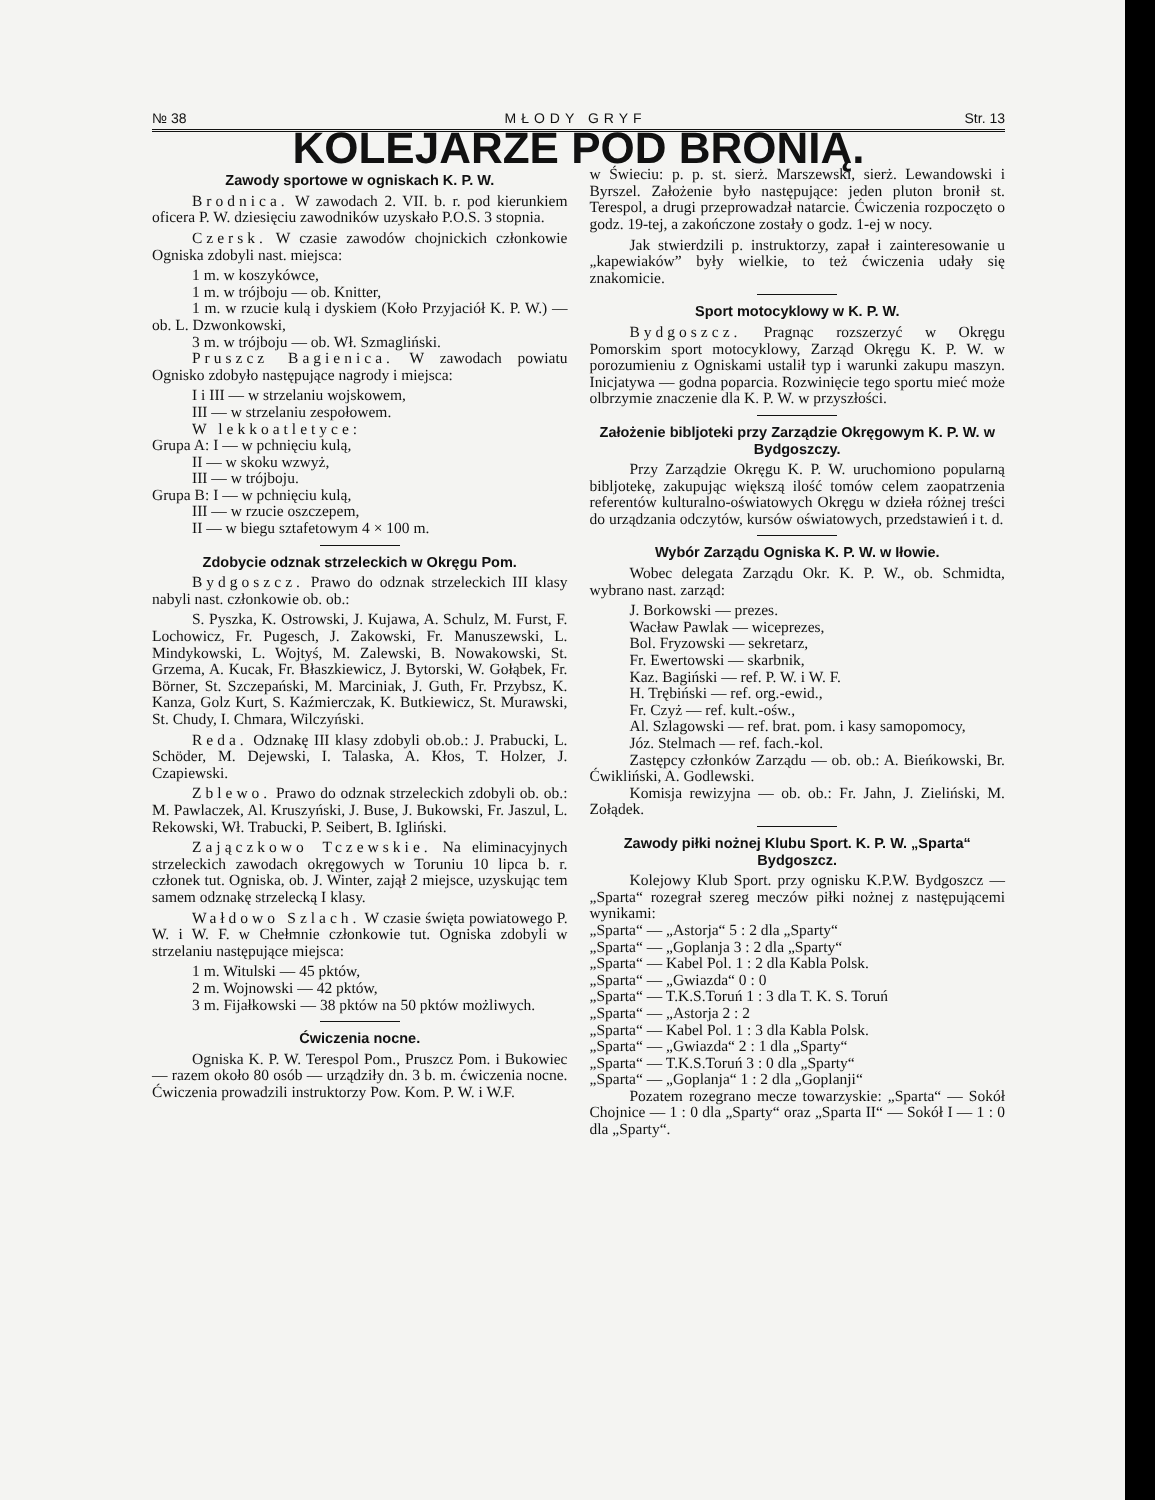№ 38 MŁODY GRYF Str. 13
KOLEJARZE POD BRONIĄ.
Zawody sportowe w ogniskach K. P. W.
Brodnica. W zawodach 2. VII. b. r. pod kierunkiem oficera P. W. dziesięciu zawodników uzyskało P.O.S. 3 stopnia.
Czersk. W czasie zawodów chojnickich członkowie Ogniska zdobyli nast. miejsca:
1 m. w koszykówce,
1 m. w trójboju — ob. Knitter,
1 m. w rzucie kulą i dyskiem (Koło Przyjaciół K. P. W.) — ob. L. Dzwonkowski,
3 m. w trójboju — ob. Wł. Szmagliński.
Pruszcz Bagienica. W zawodach powiatu Ognisko zdobyło następujące nagrody i miejsca:
I i III — w strzelaniu wojskowem,
III — w strzelaniu zespołowem.
W lekkoatletyce:
Grupa A: I — w pchnięciu kulą,
II — w skoku wzwyż,
III — w trójboju.
Grupa B: I — w pchnięciu kulą,
III — w rzucie oszczepem,
II — w biegu sztafetowym 4 × 100 m.
Zdobycie odznak strzeleckich w Okręgu Pom.
Bydgoszcz. Prawo do odznak strzeleckich III klasy nabyli nast. członkowie ob. ob.:
S. Pyszka, K. Ostrowski, J. Kujawa, A. Schulz, M. Furst, F. Lochowicz, Fr. Pugesch, J. Zakowski, Fr. Manuszewski, L. Mindykowski, L. Wojtyś, M. Zalewski, B. Nowakowski, St. Grzema, A. Kucak, Fr. Błaszkiewicz, J. Bytorski, W. Gołąbek, Fr. Börner, St. Szczepański, M. Marciniak, J. Guth, Fr. Przybsz, K. Kanza, Golz Kurt, S. Kaźmierczak, K. Butkiewicz, St. Murawski, St. Chudy, I. Chmara, Wilczyński.
Reda. Odznakę III klasy zdobyli ob.ob.: J. Prabucki, L. Schöder, M. Dejewski, I. Talaska, A. Kłos, T. Holzer, J. Czapiewski.
Zblewo. Prawo do odznak strzeleckich zdobyli ob. ob.: M. Pawlaczek, Al. Kruszyński, J. Buse, J. Bukowski, Fr. Jaszul, L. Rekowski, Wł. Trabucki, P. Seibert, B. Igliński.
Zajączkowo Tczewskie. Na eliminacyjnych strzeleckich zawodach okręgowych w Toruniu 10 lipca b. r. członek tut. Ogniska, ob. J. Winter, zajął 2 miejsce, uzyskując tem samem odznakę strzelecką I klasy.
Wałdowo Szlach. W czasie święta powiatowego P. W. i W. F. w Chełmnie członkowie tut. Ogniska zdobyli w strzelaniu następujące miejsca:
1 m. Witulski — 45 pktów,
2 m. Wojnowski — 42 pktów,
3 m. Fijałkowski — 38 pktów na 50 pktów możliwych.
Ćwiczenia nocne.
Ogniska K. P. W. Terespol Pom., Pruszcz Pom. i Bukowiec — razem około 80 osób — urządziły dn. 3 b. m. ćwiczenia nocne. Ćwiczenia prowadzili instruktorzy Pow. Kom. P. W. i W.F.
w Świeciu: p. p. st. sierż. Marszewski, sierż. Lewandowski i Byrszel. Założenie było następujące: jeden pluton bronił st. Terespol, a drugi przeprowadzał natarcie. Ćwiczenia rozpoczęto o godz. 19-tej, a zakończone zostały o godz. 1-ej w nocy.
Jak stwierdzili p. instruktorzy, zapał i zainteresowanie u „kapewiaków” były wielkie, to też ćwiczenia udały się znakomicie.
Sport motocyklowy w K. P. W.
Bydgoszcz. Pragnąc rozszerzyć w Okręgu Pomorskim sport motocyklowy, Zarząd Okręgu K. P. W. w porozumieniu z Ogniskami ustalił typ i warunki zakupu maszyn. Inicjatywa — godna poparcia. Rozwinięcie tego sportu mieć może olbrzymie znaczenie dla K. P. W. w przyszłości.
Założenie bibljoteki przy Zarządzie Okręgowym K. P. W. w Bydgoszczy.
Przy Zarządzie Okręgu K. P. W. uruchomiono popularną bibljotekę, zakupując większą ilość tomów celem zaopatrzenia referentów kulturalno-oświatowych Okręgu w dzieła różnej treści do urządzania odczytów, kursów oświatowych, przedstawień i t. d.
Wybór Zarządu Ogniska K. P. W. w Iłowie.
Wobec delegata Zarządu Okr. K. P. W., ob. Schmidta, wybrano nast. zarząd:
J. Borkowski — prezes.
Wacław Pawlak — wiceprezes,
Bol. Fryzowski — sekretarz,
Fr. Ewertowski — skarbnik,
Kaz. Bagiński — ref. P. W. i W. F.
H. Trębiński — ref. org.-ewid.,
Fr. Czyż — ref. kult.-ośw.,
Al. Szlagowski — ref. brat. pom. i kasy samopomocy,
Józ. Stelmach — ref. fach.-kol.
Zastępcy członków Zarządu — ob. ob.: A. Bieńkowski, Br. Ćwikliński, A. Godlewski.
Komisja rewizyjna — ob. ob.: Fr. Jahn, J. Zieliński, M. Zołądek.
Zawody piłki nożnej Klubu Sport. K. P. W. „Sparta“ Bydgoszcz.
Kolejowy Klub Sport. przy ognisku K.P.W. Bydgoszcz — „Sparta“ rozegrał szereg meczów piłki nożnej z następującemi wynikami:
„Sparta“ — „Astorja“ 5 : 2 dla „Sparty“
„Sparta“ — „Goplanja 3 : 2 dla „Sparty“
„Sparta“ — Kabel Pol. 1 : 2 dla Kabla Polsk.
„Sparta“ — „Gwiazda“ 0 : 0
„Sparta“ — T.K.S.Toruń 1 : 3 dla T. K. S. Toruń
„Sparta“ — „Astorja 2 : 2
„Sparta“ — Kabel Pol. 1 : 3 dla Kabla Polsk.
„Sparta“ — „Gwiazda“ 2 : 1 dla „Sparty“
„Sparta“ — T.K.S.Toruń 3 : 0 dla „Sparty“
„Sparta“ — „Goplanja“ 1 : 2 dla „Goplanji“
Pozatem rozegrano mecze towarzyskie: „Sparta“ — Sokół Chojnice — 1 : 0 dla „Sparty“ oraz „Sparta II“ — Sokół I — 1 : 0 dla „Sparty“.